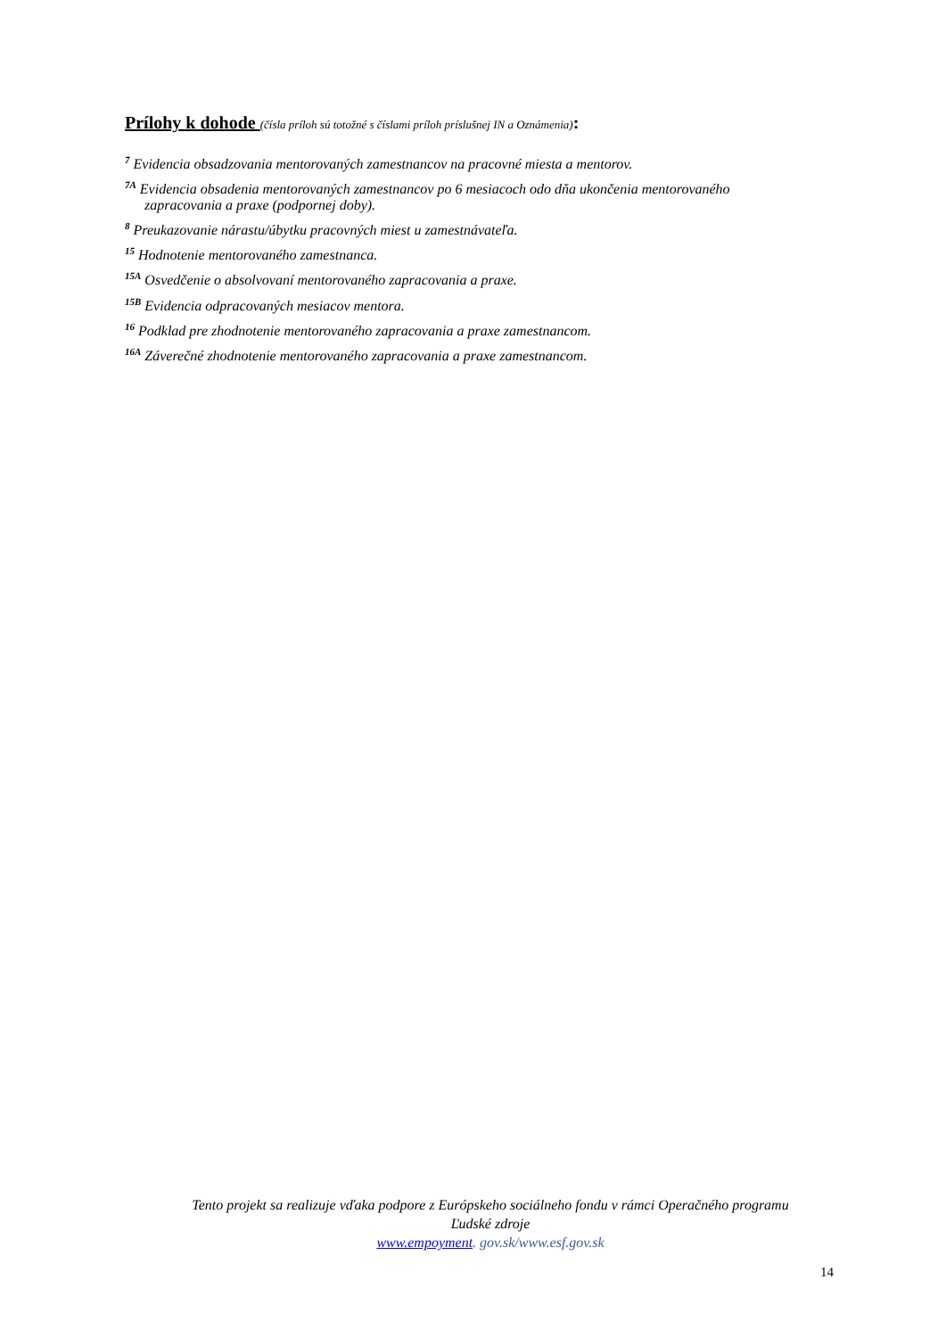Prílohy k dohode (čísla príloh sú totožné s číslami príloh príslušnej IN a Oznámenia):
<sup>7</sup> Evidencia obsadzovania mentorovaných zamestnancov na pracovné miesta a mentorov.
<sup>7A</sup> Evidencia obsadenia mentorovaných zamestnancov po 6 mesiacoch odo dňa ukončenia mentorovaného
zapracovania a praxe (podpornej doby).
<sup>8</sup> Preukazovanie nárastu/úbytku pracovných miest u zamestnávateľa.
<sup>15</sup> Hodnotenie mentorovaného zamestnanca.
<sup>15A</sup> Osvedčenie o absolvovaní mentorovaného zapracovania a praxe.
<sup>15B</sup> Evidencia odpracovaných mesiacov mentora.
<sup>16</sup> Podklad pre zhodnotenie mentorovaného zapracovania a praxe zamestnancom.
<sup>16A</sup> Záverečné zhodnotenie mentorovaného zapracovania a praxe zamestnancom.
Tento projekt sa realizuje vďaka podpore z Európskeho sociálneho fondu v rámci Operačného programu
Ľudské zdroje
www.empoyment. gov.sk/www.esf.gov.sk
14